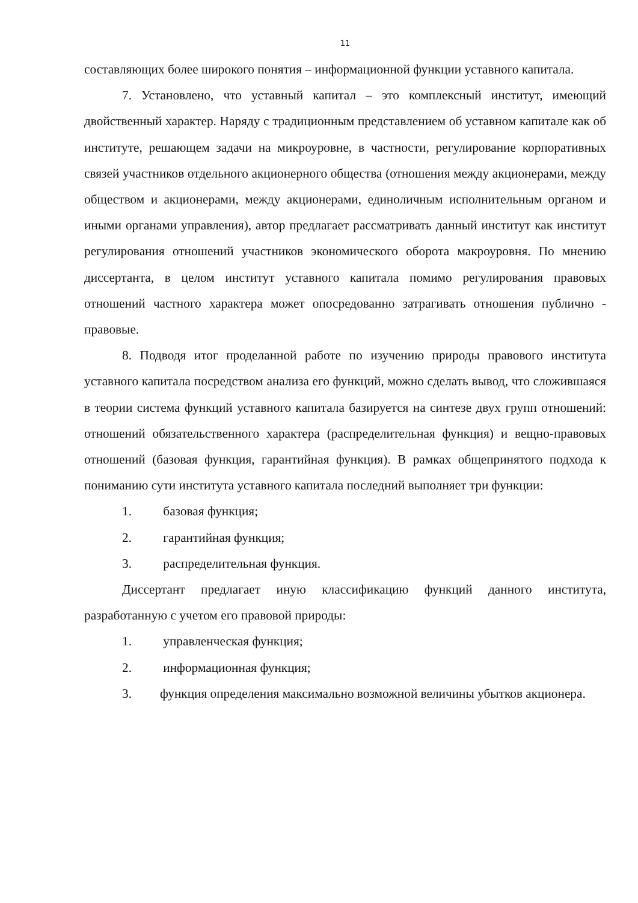11
составляющих более широкого понятия – информационной функции уставного капитала.
7. Установлено, что уставный капитал – это комплексный институт, имеющий двойственный характер. Наряду с традиционным представлением об уставном капитале как об институте, решающем задачи на микроуровне, в частности, регулирование корпоративных связей участников отдельного акционерного общества (отношения между акционерами, между обществом и акционерами, между акционерами, единоличным исполнительным органом и иными органами управления), автор предлагает рассматривать данный институт как институт регулирования отношений участников экономического оборота макроуровня. По мнению диссертанта, в целом институт уставного капитала помимо регулирования правовых отношений частного характера может опосредованно затрагивать отношения публично - правовые.
8. Подводя итог проделанной работе по изучению природы правового института уставного капитала посредством анализа его функций, можно сделать вывод, что сложившаяся в теории система функций уставного капитала базируется на синтезе двух групп отношений: отношений обязательственного характера (распределительная функция) и вещно-правовых отношений (базовая функция, гарантийная функция). В рамках общепринятого подхода к пониманию сути института уставного капитала последний выполняет три функции:
1. базовая функция;
2. гарантийная функция;
3. распределительная функция.
Диссертант предлагает иную классификацию функций данного института, разработанную с учетом его правовой природы:
1. управленческая функция;
2. информационная функция;
3. функция определения максимально возможной величины убытков акционера.